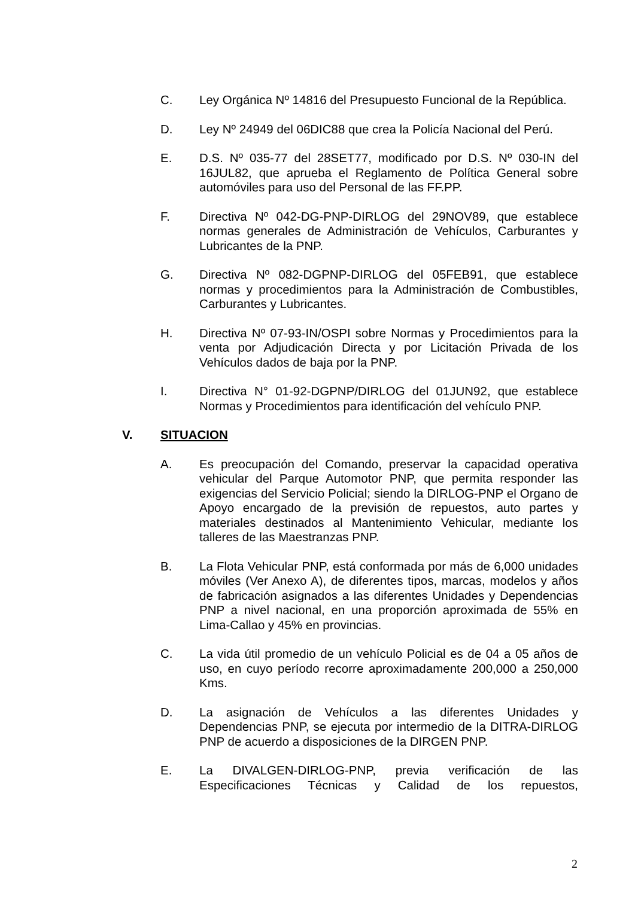C. Ley Orgánica Nº 14816 del Presupuesto Funcional de la República.
D. Ley Nº 24949 del 06DIC88 que crea la Policía Nacional del Perú.
E. D.S. Nº 035-77 del 28SET77, modificado por D.S. Nº 030-IN del 16JUL82, que aprueba el Reglamento de Política General sobre automóviles para uso del Personal de las FF.PP.
F. Directiva Nº 042-DG-PNP-DIRLOG del 29NOV89, que establece normas generales de Administración de Vehículos, Carburantes y Lubricantes de la PNP.
G. Directiva Nº 082-DGPNP-DIRLOG del 05FEB91, que establece normas y procedimientos para la Administración de Combustibles, Carburantes y Lubricantes.
H. Directiva Nº 07-93-IN/OSPI sobre Normas y Procedimientos para la venta por Adjudicación Directa y por Licitación Privada de los Vehículos dados de baja por la PNP.
I. Directiva N° 01-92-DGPNP/DIRLOG del 01JUN92, que establece Normas y Procedimientos para identificación del vehículo PNP.
V. SITUACION
A. Es preocupación del Comando, preservar la capacidad operativa vehicular del Parque Automotor PNP, que permita responder las exigencias del Servicio Policial; siendo la DIRLOG-PNP el Organo de Apoyo encargado de la previsión de repuestos, auto partes y materiales destinados al Mantenimiento Vehicular, mediante los talleres de las Maestranzas PNP.
B. La Flota Vehicular PNP, está conformada por más de 6,000 unidades móviles (Ver Anexo A), de diferentes tipos, marcas, modelos y años de fabricación asignados a las diferentes Unidades y Dependencias PNP a nivel nacional, en una proporción aproximada de 55% en Lima-Callao y 45% en provincias.
C. La vida útil promedio de un vehículo Policial es de 04 a 05 años de uso, en cuyo período recorre aproximadamente 200,000 a 250,000 Kms.
D. La asignación de Vehículos a las diferentes Unidades y Dependencias PNP, se ejecuta por intermedio de la DITRA-DIRLOG PNP de acuerdo a disposiciones de la DIRGEN PNP.
E. La DIVALGEN-DIRLOG-PNP, previa verificación de las Especificaciones Técnicas y Calidad de los repuestos,
2